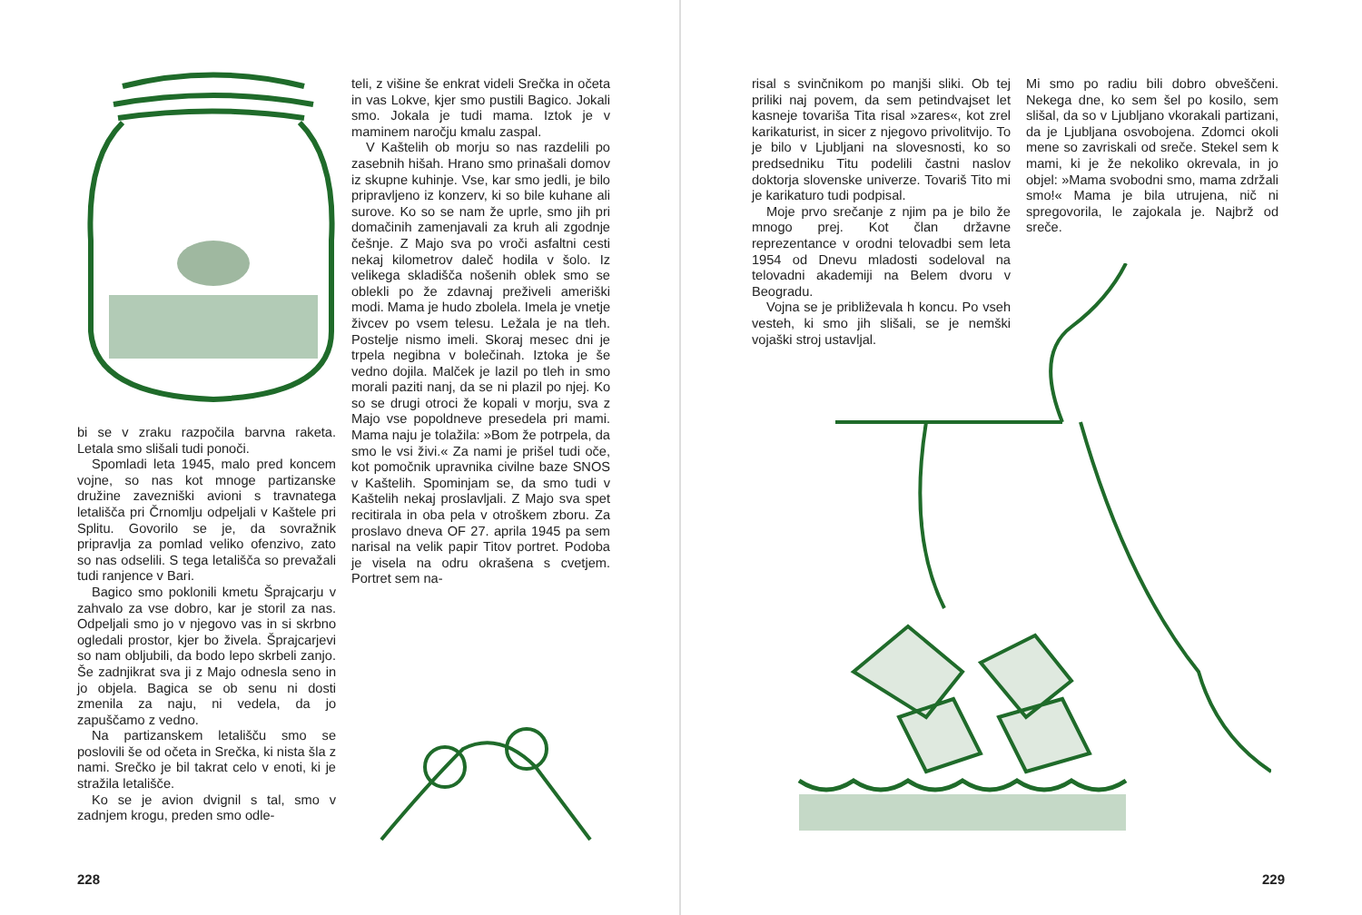bi se v zraku razpočila barvna raketa. Letala smo slišali tudi ponoči.
Spomladi leta 1945, malo pred koncem vojne, so nas kot mnoge partizanske družine zavezniški avioni s travnatega letališča pri Črnomlju odpeljali v Kaštele pri Splitu. Govorilo se je, da sovražnik pripravlja za pomlad veliko ofenzivo, zato so nas odselili. S tega letališča so prevažali tudi ranjence v Bari.
Bagico smo poklonili kmetu Šprajcarju v zahvalo za vse dobro, kar je storil za nas. Odpeljali smo jo v njegovo vas in si skrbno ogledali prostor, kjer bo živela. Šprajcarjevi so nam obljubili, da bodo lepo skrbeli zanjo. Še zadnjikrat sva ji z Majo odnesla seno in jo objela. Bagica se ob senu ni dosti zmenila za naju, ni vedela, da jo zapuščamo z vedno.
Na partizanskem letališču smo se poslovili še od očeta in Srečka, ki nista šla z nami. Srečko je bil takrat celo v enoti, ki je stražila letališče.
Ko se je avion dvignil s tal, smo v zadnjem krogu, preden smo odle-
teli, z višine še enkrat videli Srečka in očeta in vas Lokve, kjer smo pustili Bagico. Jokali smo. Jokala je tudi mama. Iztok je v maminem naročju kmalu zaspal.
V Kaštelih ob morju so nas razdelili po zasebnih hišah. Hrano smo prinašali domov iz skupne kuhinje. Vse, kar smo jedli, je bilo pripravljeno iz konzerv, ki so bile kuhane ali surove. Ko so se nam že uprle, smo jih pri domačinih zamenjavali za kruh ali zgodnje češnje. Z Majo sva po vroči asfaltni cesti nekaj kilometrov daleč hodila v šolo. Iz velikega skladišča nošenih oblek smo se oblekli po že zdavnaj preživeli ameriški modi. Mama je hudo zbolela. Imela je vnetje živcev po vsem telesu. Ležala je na tleh. Postelje nismo imeli. Skoraj mesec dni je trpela negibna v bolečinah. Iztoka je še vedno dojila. Malček je lazil po tleh in smo morali paziti nanj, da se ni plazil po njej. Ko so se drugi otroci že kopali v morju, sva z Majo vse popoldneve presedela pri mami. Mama naju je tolažila: »Bom že potrpela, da smo le vsi živi.« Za nami je prišel tudi oče, kot pomočnik upravnika civilne baze SNOS v Kaštelih. Spominjam se, da smo tudi v Kaštelih nekaj proslavljali. Z Majo sva spet recitirala in oba pela v otroškem zboru. Za proslavo dneva OF 27. aprila 1945 pa sem narisal na velik papir Titov portret. Podoba je visela na odru okrašena s cvetjem. Portret sem na-
228
risal s svinčnikom po manjši sliki. Ob tej priliki naj povem, da sem petindvajset let kasneje tovariša Tita risal »zares«, kot zrel karikaturist, in sicer z njegovo privolitvijo. To je bilo v Ljubljani na slovesnosti, ko so predsedniku Titu podelili častni naslov doktorja slovenske univerze. Tovariš Tito mi je karikaturo tudi podpisal.
Moje prvo srečanje z njim pa je bilo že mnogo prej. Kot član državne reprezentance v orodni telovadbi sem leta 1954 od Dnevu mladosti sodeloval na telovadni akademiji na Belem dvoru v Beogradu.
Vojna se je približevala h koncu. Po vseh vesteh, ki smo jih slišali, se je nemški vojaški stroj ustavljal.
Mi smo po radiu bili dobro obveščeni. Nekega dne, ko sem šel po kosilo, sem slišal, da so v Ljubljano vkorakali partizani, da je Ljubljana osvobojena. Zdomci okoli mene so zavriskali od sreče. Stekel sem k mami, ki je že nekoliko okrevala, in jo objel: »Mama svobodni smo, mama zdržali smo!« Mama je bila utrujena, nič ni spregovorila, le zajokala je. Najbrž od sreče.
229